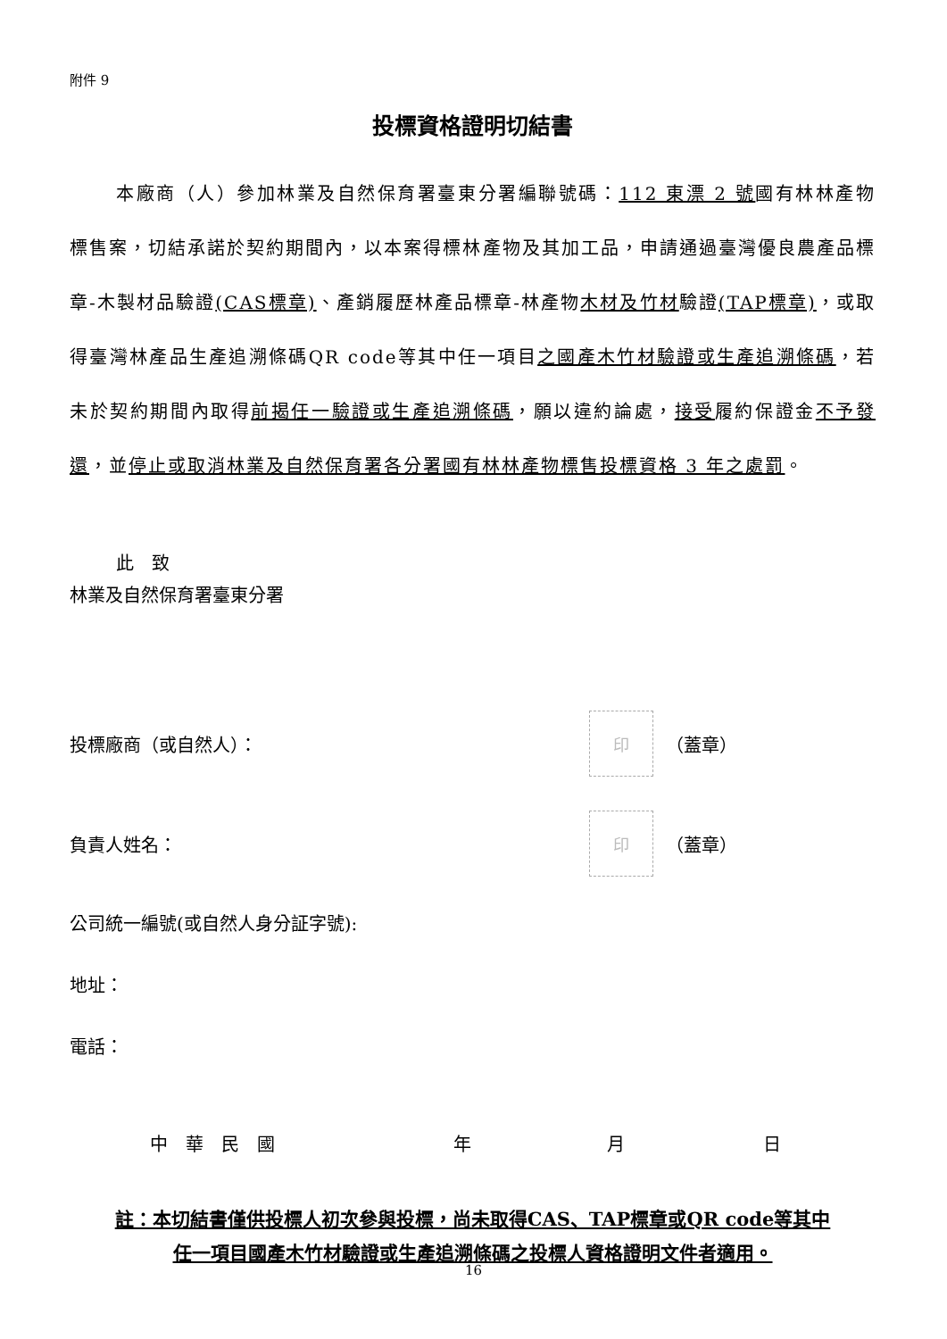附件 9
投標資格證明切結書
本廠商（人）參加林業及自然保育署臺東分署編聯號碼：112 東漂 2 號國有林林產物標售案，切結承諾於契約期間內，以本案得標林產物及其加工品，申請通過臺灣優良農產品標章-木製材品驗證(CAS標章)、產銷履歷林產品標章-林產物木材及竹材驗證(TAP標章)，或取得臺灣林產品生產追溯條碼QR code等其中任一項目之國產木竹材驗證或生產追溯條碼，若未於契約期間內取得前揭任一驗證或生產追溯條碼，願以違約論處，接受履約保證金不予發還，並停止或取消林業及自然保育署各分署國有林林產物標售投標資格 3 年之處罰。
此　致
林業及自然保育署臺東分署
投標廠商（或自然人）： 印 （蓋章）
負責人姓名： 印 （蓋章）
公司統一編號(或自然人身分証字號):
地址：
電話：
中　華　民　國 年 月 日
註：本切結書僅供投標人初次參與投標，尚未取得CAS、TAP標章或QR code等其中
任一項目國產木竹材驗證或生產追溯條碼之投標人資格證明文件者適用。
16